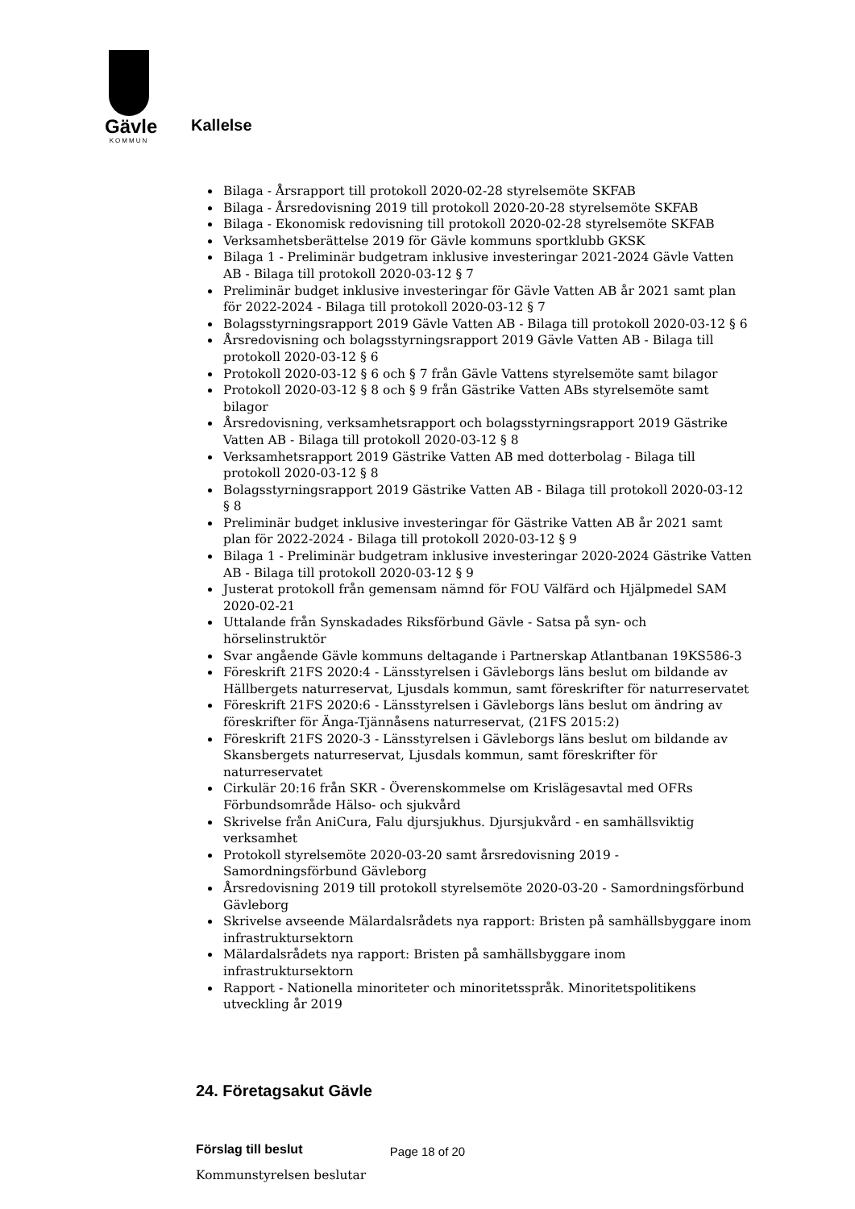Gävle
KOMMUN
Kallelse
Bilaga - Årsrapport till protokoll 2020-02-28 styrelsemöte SKFAB
Bilaga - Årsredovisning 2019 till protokoll 2020-20-28 styrelsemöte SKFAB
Bilaga - Ekonomisk redovisning till protokoll 2020-02-28 styrelsemöte SKFAB
Verksamhetsberättelse 2019 för Gävle kommuns sportklubb GKSK
Bilaga 1 - Preliminär budgetram inklusive investeringar 2021-2024 Gävle Vatten AB - Bilaga till protokoll 2020-03-12 § 7
Preliminär budget inklusive investeringar för Gävle Vatten AB år 2021 samt plan för 2022-2024 - Bilaga till protokoll 2020-03-12 § 7
Bolagsstyrningsrapport 2019 Gävle Vatten AB - Bilaga till protokoll 2020-03-12 § 6
Årsredovisning och bolagsstyrningsrapport 2019 Gävle Vatten AB - Bilaga till protokoll 2020-03-12 § 6
Protokoll 2020-03-12 § 6 och § 7 från Gävle Vattens styrelsemöte samt bilagor
Protokoll 2020-03-12 § 8 och § 9 från Gästrike Vatten ABs styrelsemöte samt bilagor
Årsredovisning, verksamhetsrapport och bolagsstyrningsrapport 2019 Gästrike Vatten AB - Bilaga till protokoll 2020-03-12 § 8
Verksamhetsrapport 2019 Gästrike Vatten AB med dotterbolag - Bilaga till protokoll 2020-03-12 § 8
Bolagsstyrningsrapport 2019 Gästrike Vatten AB - Bilaga till protokoll 2020-03-12 § 8
Preliminär budget inklusive investeringar för Gästrike Vatten AB år 2021 samt plan för 2022-2024 - Bilaga till protokoll 2020-03-12 § 9
Bilaga 1 - Preliminär budgetram inklusive investeringar 2020-2024 Gästrike Vatten AB - Bilaga till protokoll 2020-03-12 § 9
Justerat protokoll från gemensam nämnd för FOU Välfärd och Hjälpmedel SAM 2020-02-21
Uttalande från Synskadades Riksförbund Gävle - Satsa på syn- och hörselinstruktör
Svar angående Gävle kommuns deltagande i Partnerskap Atlantbanan 19KS586-3
Föreskrift 21FS 2020:4 - Länsstyrelsen i Gävleborgs läns beslut om bildande av Hällbergets naturreservat, Ljusdals kommun, samt föreskrifter för naturreservatet
Föreskrift 21FS 2020:6 - Länsstyrelsen i Gävleborgs läns beslut om ändring av föreskrifter för Änga-Tjännåsens naturreservat, (21FS 2015:2)
Föreskrift 21FS 2020-3 - Länsstyrelsen i Gävleborgs läns beslut om bildande av Skansbergets naturreservat, Ljusdals kommun, samt föreskrifter för naturreservatet
Cirkulär 20:16 från SKR - Överenskommelse om Krislägesavtal med OFRs Förbundsområde Hälso- och sjukvård
Skrivelse från AniCura, Falu djursjukhus. Djursjukvård - en samhällsviktig verksamhet
Protokoll styrelsemöte 2020-03-20 samt årsredovisning 2019 - Samordningsförbund Gävleborg
Årsredovisning 2019 till protokoll styrelsemöte 2020-03-20 - Samordningsförbund Gävleborg
Skrivelse avseende Mälardalsrådets nya rapport: Bristen på samhällsbyggare inom infrastruktursektorn
Mälardalsrådets nya rapport: Bristen på samhällsbyggare inom infrastruktursektorn
Rapport - Nationella minoriteter och minoritetsspråk. Minoritetspolitikens utveckling år 2019
24. Företagsakut Gävle
Förslag till beslut
Kommunstyrelsen beslutar
Page 18 of 20